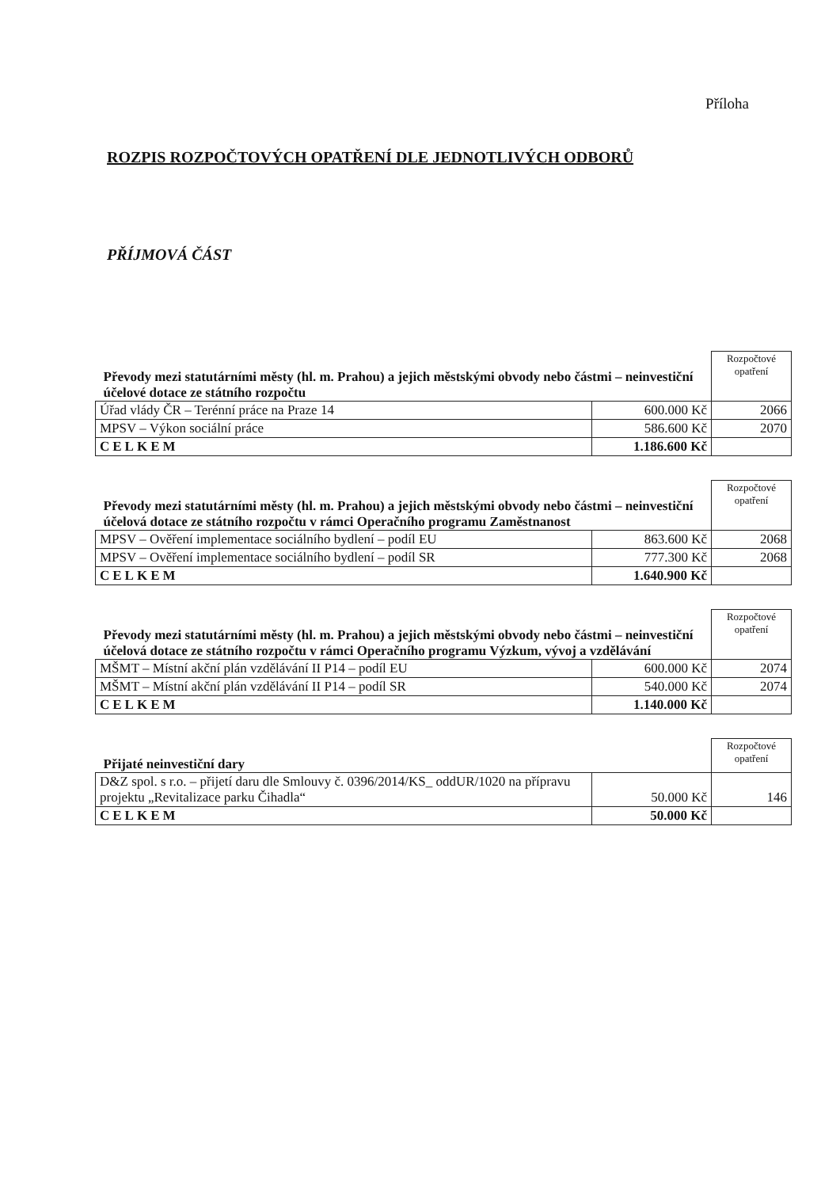Příloha
ROZPIS ROZPOČTOVÝCH OPATŘENÍ DLE JEDNOTLIVÝCH ODBORŮ
PŘÍJMOVÁ ČÁST
| Převody mezi statutárními městy (hl. m. Prahou) a jejich městskými obvody nebo částmi – neinvestiční účelové dotace ze státního rozpočtu | | Rozpočtové opatření |
| Úřad vlády ČR – Terénní práce na Praze 14 | 600.000 Kč | 2066 |
| MPSV – Výkon sociální práce | 586.600 Kč | 2070 |
| CELKEM | 1.186.600 Kč | |
| Převody mezi statutárními městy (hl. m. Prahou) a jejich městskými obvody nebo částmi – neinvestiční účelová dotace ze státního rozpočtu v rámci Operačního programu Zaměstnanost | | Rozpočtové opatření |
| MPSV – Ověření implementace sociálního bydlení – podíl EU | 863.600 Kč | 2068 |
| MPSV – Ověření implementace sociálního bydlení – podíl SR | 777.300 Kč | 2068 |
| CELKEM | 1.640.900 Kč | |
| Převody mezi statutárními městy (hl. m. Prahou) a jejich městskými obvody nebo částmi – neinvestiční účelová dotace ze státního rozpočtu v rámci Operačního programu Výzkum, vývoj a vzdělávání | | Rozpočtové opatření |
| MŠMT – Místní akční plán vzdělávání II P14 – podíl EU | 600.000 Kč | 2074 |
| MŠMT – Místní akční plán vzdělávání II P14 – podíl SR | 540.000 Kč | 2074 |
| CELKEM | 1.140.000 Kč | |
| Přijaté neinvestiční dary | | Rozpočtové opatření |
| D&Z spol. s r.o. – přijetí daru dle Smlouvy č. 0396/2014/KS_ oddUR/1020 na přípravu projektu „Revitalizace parku Čihadla“ | 50.000 Kč | 146 |
| CELKEM | 50.000 Kč | |